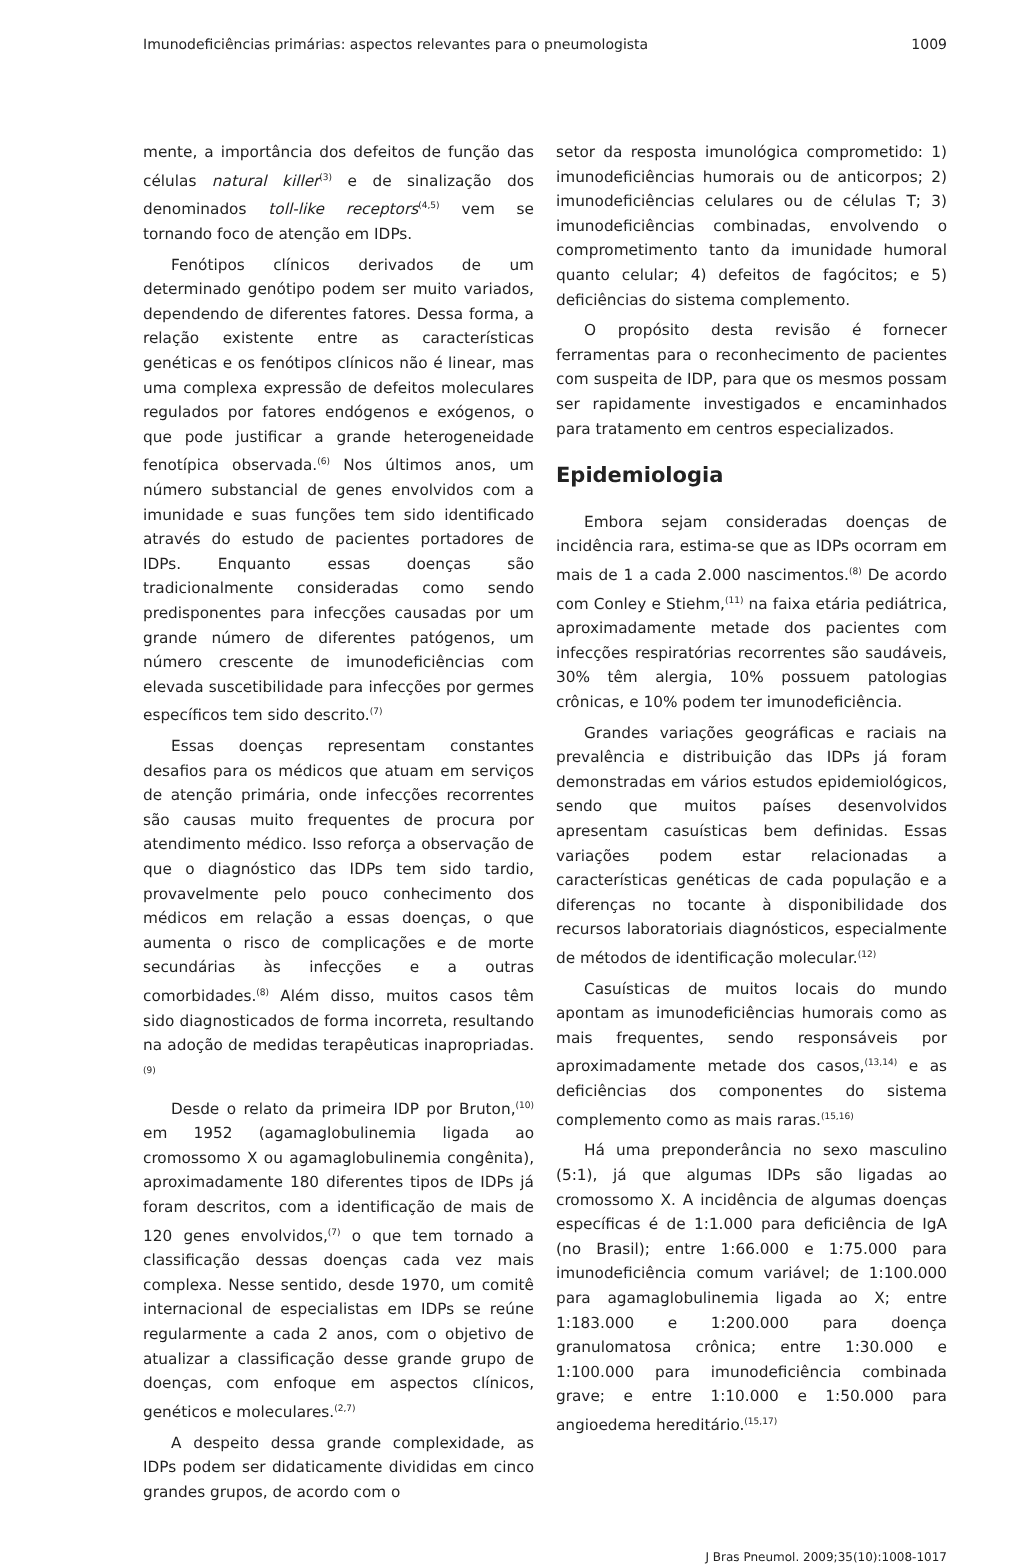Imunodeficiências primárias: aspectos relevantes para o pneumologista 1009
mente, a importância dos defeitos de função das células natural killer<sup>(3)</sup> e de sinalização dos denominados toll-like receptors<sup>(4,5)</sup> vem se tornando foco de atenção em IDPs.
Fenótipos clínicos derivados de um determinado genótipo podem ser muito variados, dependendo de diferentes fatores. Dessa forma, a relação existente entre as características genéticas e os fenótipos clínicos não é linear, mas uma complexa expressão de defeitos moleculares regulados por fatores endógenos e exógenos, o que pode justificar a grande heterogeneidade fenotípica observada.<sup>(6)</sup> Nos últimos anos, um número substancial de genes envolvidos com a imunidade e suas funções tem sido identificado através do estudo de pacientes portadores de IDPs. Enquanto essas doenças são tradicionalmente consideradas como sendo predisponentes para infecções causadas por um grande número de diferentes patógenos, um número crescente de imunodeficiências com elevada suscetibilidade para infecções por germes específicos tem sido descrito.<sup>(7)</sup>
Essas doenças representam constantes desafios para os médicos que atuam em serviços de atenção primária, onde infecções recorrentes são causas muito frequentes de procura por atendimento médico. Isso reforça a observação de que o diagnóstico das IDPs tem sido tardio, provavelmente pelo pouco conhecimento dos médicos em relação a essas doenças, o que aumenta o risco de complicações e de morte secundárias às infecções e a outras comorbidades.<sup>(8)</sup> Além disso, muitos casos têm sido diagnosticados de forma incorreta, resultando na adoção de medidas terapêuticas inapropriadas.<sup>(9)</sup>
Desde o relato da primeira IDP por Bruton,<sup>(10)</sup> em 1952 (agamaglobulinemia ligada ao cromossomo X ou agamaglobulinemia congênita), aproximadamente 180 diferentes tipos de IDPs já foram descritos, com a identificação de mais de 120 genes envolvidos,<sup>(7)</sup> o que tem tornado a classificação dessas doenças cada vez mais complexa. Nesse sentido, desde 1970, um comitê internacional de especialistas em IDPs se reúne regularmente a cada 2 anos, com o objetivo de atualizar a classificação desse grande grupo de doenças, com enfoque em aspectos clínicos, genéticos e moleculares.<sup>(2,7)</sup>
A despeito dessa grande complexidade, as IDPs podem ser didaticamente divididas em cinco grandes grupos, de acordo com o
setor da resposta imunológica comprometido: 1) imunodeficiências humorais ou de anticorpos; 2) imunodeficiências celulares ou de células T; 3) imunodeficiências combinadas, envolvendo o comprometimento tanto da imunidade humoral quanto celular; 4) defeitos de fagócitos; e 5) deficiências do sistema complemento.
O propósito desta revisão é fornecer ferramentas para o reconhecimento de pacientes com suspeita de IDP, para que os mesmos possam ser rapidamente investigados e encaminhados para tratamento em centros especializados.
Epidemiologia
Embora sejam consideradas doenças de incidência rara, estima-se que as IDPs ocorram em mais de 1 a cada 2.000 nascimentos.<sup>(8)</sup> De acordo com Conley e Stiehm,<sup>(11)</sup> na faixa etária pediátrica, aproximadamente metade dos pacientes com infecções respiratórias recorrentes são saudáveis, 30% têm alergia, 10% possuem patologias crônicas, e 10% podem ter imunodeficiência.
Grandes variações geográficas e raciais na prevalência e distribuição das IDPs já foram demonstradas em vários estudos epidemiológicos, sendo que muitos países desenvolvidos apresentam casuísticas bem definidas. Essas variações podem estar relacionadas a características genéticas de cada população e a diferenças no tocante à disponibilidade dos recursos laboratoriais diagnósticos, especialmente de métodos de identificação molecular.<sup>(12)</sup>
Casuísticas de muitos locais do mundo apontam as imunodeficiências humorais como as mais frequentes, sendo responsáveis por aproximadamente metade dos casos,<sup>(13,14)</sup> e as deficiências dos componentes do sistema complemento como as mais raras.<sup>(15,16)</sup>
Há uma preponderância no sexo masculino (5:1), já que algumas IDPs são ligadas ao cromossomo X. A incidência de algumas doenças específicas é de 1:1.000 para deficiência de IgA (no Brasil); entre 1:66.000 e 1:75.000 para imunodeficiência comum variável; de 1:100.000 para agamaglobulinemia ligada ao X; entre 1:183.000 e 1:200.000 para doença granulomatosa crônica; entre 1:30.000 e 1:100.000 para imunodeficiência combinada grave; e entre 1:10.000 e 1:50.000 para angioedema hereditário.<sup>(15,17)</sup>
J Bras Pneumol. 2009;35(10):1008-1017